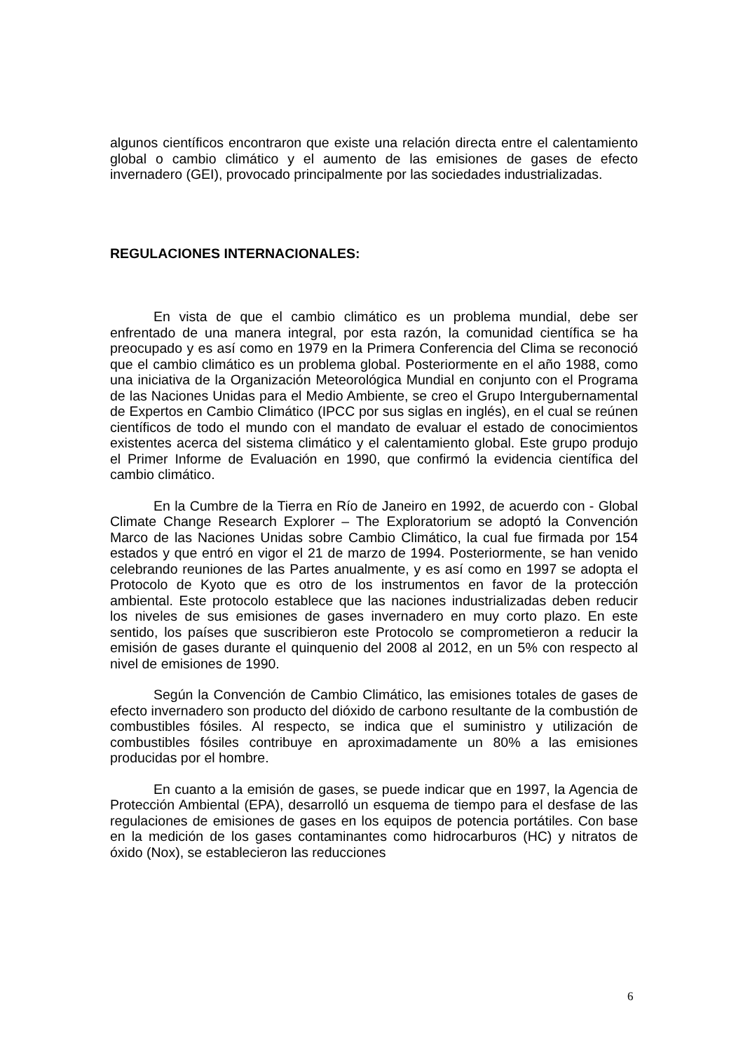algunos científicos encontraron que existe una relación directa entre el calentamiento global o cambio climático y el aumento de las emisiones de gases de efecto invernadero (GEI), provocado principalmente por las sociedades industrializadas.
REGULACIONES INTERNACIONALES:
En vista de que el cambio climático es un problema mundial, debe ser enfrentado de una manera integral, por esta razón, la comunidad científica se ha preocupado y es así como en 1979 en la Primera Conferencia del Clima se reconoció que el cambio climático es un problema global. Posteriormente en el año 1988, como una iniciativa de la Organización Meteorológica Mundial en conjunto con el Programa de las Naciones Unidas para el Medio Ambiente, se creo el Grupo Intergubernamental de Expertos en Cambio Climático (IPCC por sus siglas en inglés), en el cual se reúnen científicos de todo el mundo con el mandato de evaluar el estado de conocimientos existentes acerca del sistema climático y el calentamiento global. Este grupo produjo el Primer Informe de Evaluación en 1990, que confirmó la evidencia científica del cambio climático.
En la Cumbre de la Tierra en Río de Janeiro en 1992, de acuerdo con - Global Climate Change Research Explorer – The Exploratorium se adoptó la Convención Marco de las Naciones Unidas sobre Cambio Climático, la cual fue firmada por 154 estados y que entró en vigor el 21 de marzo de 1994. Posteriormente, se han venido celebrando reuniones de las Partes anualmente, y es así como en 1997 se adopta el Protocolo de Kyoto que es otro de los instrumentos en favor de la protección ambiental. Este protocolo establece que las naciones industrializadas deben reducir los niveles de sus emisiones de gases invernadero en muy corto plazo. En este sentido, los países que suscribieron este Protocolo se comprometieron a reducir la emisión de gases durante el quinquenio del 2008 al 2012, en un 5% con respecto al nivel de emisiones de 1990.
Según la Convención de Cambio Climático, las emisiones totales de gases de efecto invernadero son producto del dióxido de carbono resultante de la combustión de combustibles fósiles. Al respecto, se indica que el suministro y utilización de combustibles fósiles contribuye en aproximadamente un 80% a las emisiones producidas por el hombre.
En cuanto a la emisión de gases, se puede indicar que en 1997, la Agencia de Protección Ambiental (EPA), desarrolló un esquema de tiempo para el desfase de las regulaciones de emisiones de gases en los equipos de potencia portátiles. Con base en la medición de los gases contaminantes como hidrocarburos (HC) y nitratos de óxido (Nox), se establecieron las reducciones
6